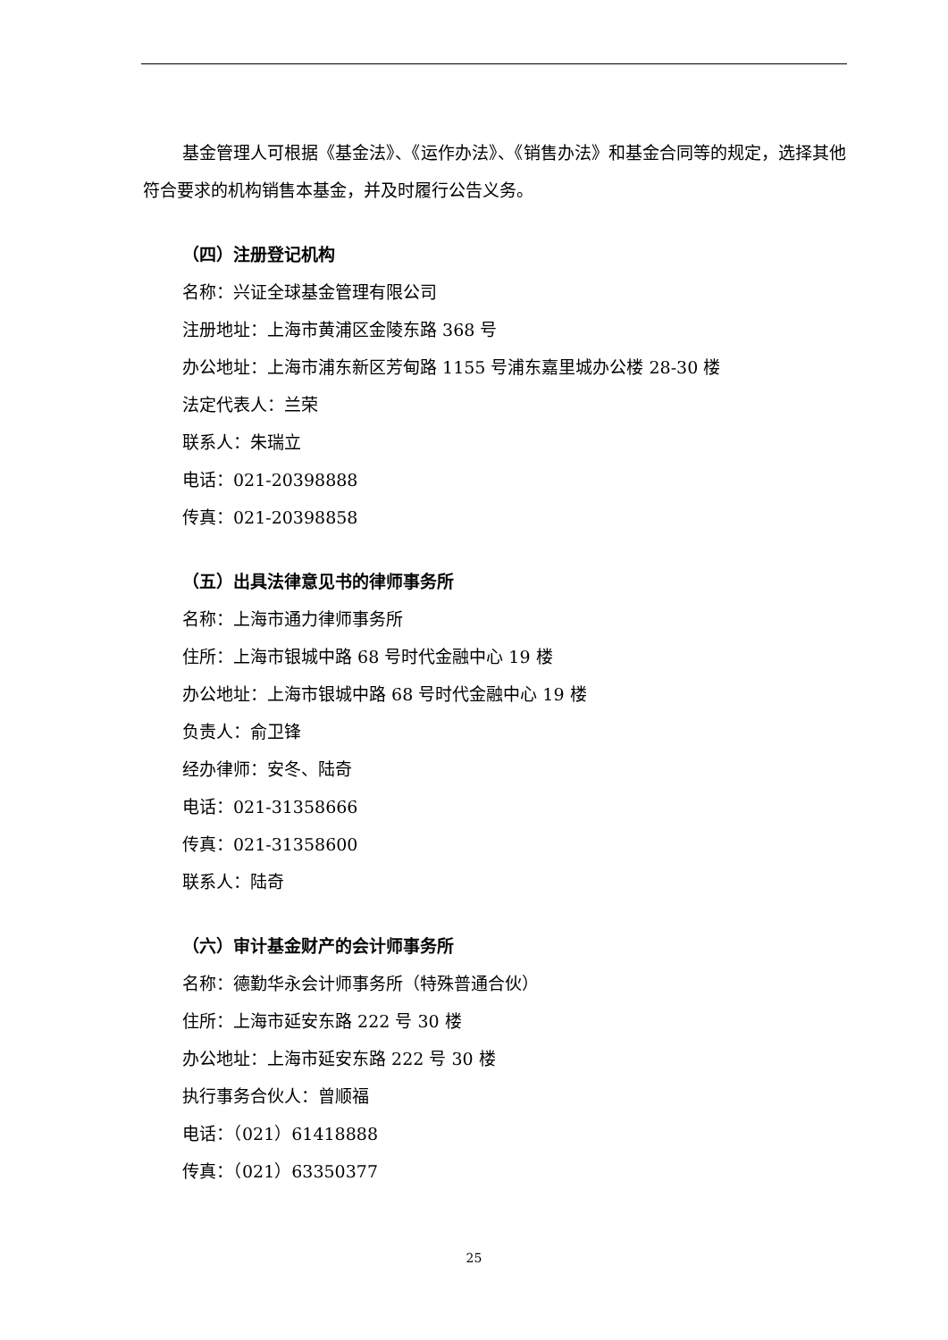基金管理人可根据《基金法》、《运作办法》、《销售办法》和基金合同等的规定，选择其他符合要求的机构销售本基金，并及时履行公告义务。
（四）注册登记机构
名称：兴证全球基金管理有限公司
注册地址：上海市黄浦区金陵东路 368 号
办公地址：上海市浦东新区芳甸路 1155 号浦东嘉里城办公楼 28-30 楼
法定代表人：兰荣
联系人：朱瑞立
电话：021-20398888
传真：021-20398858
（五）出具法律意见书的律师事务所
名称：上海市通力律师事务所
住所：上海市银城中路 68 号时代金融中心 19 楼
办公地址：上海市银城中路 68 号时代金融中心 19 楼
负责人：俞卫锋
经办律师：安冬、陆奇
电话：021-31358666
传真：021-31358600
联系人：陆奇
（六）审计基金财产的会计师事务所
名称：德勤华永会计师事务所（特殊普通合伙）
住所：上海市延安东路 222 号 30 楼
办公地址：上海市延安东路 222 号 30 楼
执行事务合伙人：曾顺福
电话：（021）61418888
传真：（021）63350377
25